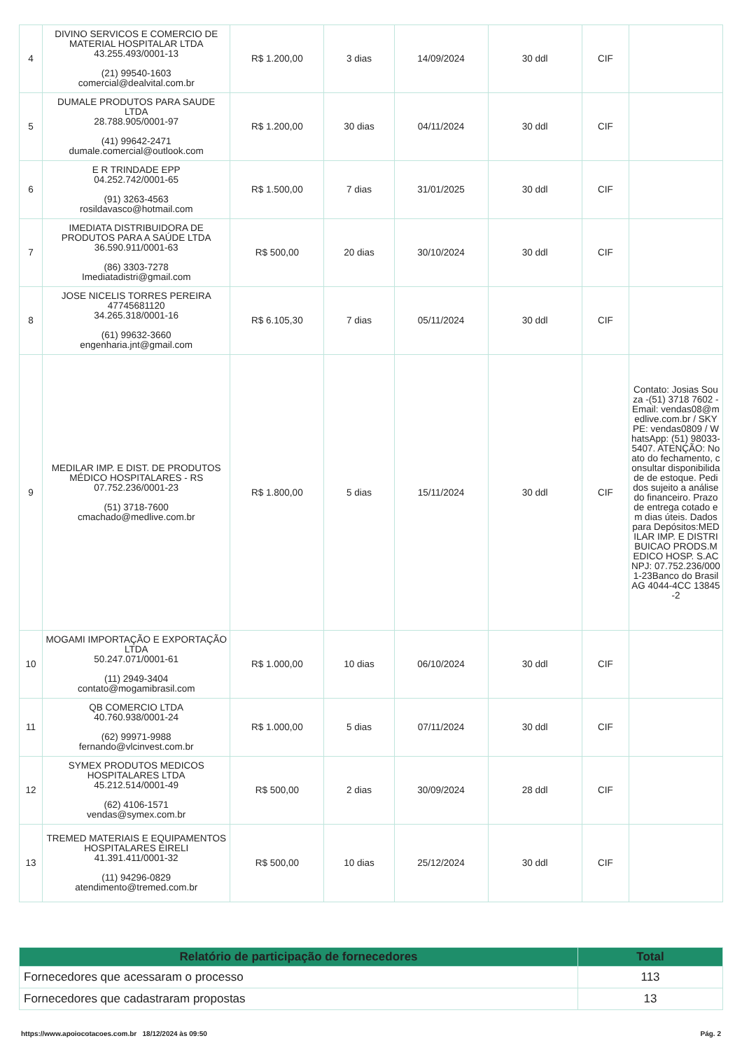| 4 | DIVINO SERVICOS E COMERCIO DE MATERIAL HOSPITALAR LTDA 43.255.493/0001-13 (21) 99540-1603 comercial@dealvital.com.br | R$ 1.200,00 | 3 dias | 14/09/2024 | 30 ddl | CIF | |
| 5 | DUMALE PRODUTOS PARA SAUDE LTDA 28.788.905/0001-97 (41) 99642-2471 dumale.comercial@outlook.com | R$ 1.200,00 | 30 dias | 04/11/2024 | 30 ddl | CIF | |
| 6 | E R TRINDADE EPP 04.252.742/0001-65 (91) 3263-4563 rosildavasco@hotmail.com | R$ 1.500,00 | 7 dias | 31/01/2025 | 30 ddl | CIF | |
| 7 | IMEDIATA DISTRIBUIDORA DE PRODUTOS PARA A SAÚDE LTDA 36.590.911/0001-63 (86) 3303-7278 Imediatadistri@gmail.com | R$ 500,00 | 20 dias | 30/10/2024 | 30 ddl | CIF | |
| 8 | JOSE NICELIS TORRES PEREIRA 47745681120 34.265.318/0001-16 (61) 99632-3660 engenharia.jnt@gmail.com | R$ 6.105,30 | 7 dias | 05/11/2024 | 30 ddl | CIF | |
| 9 | MEDILAR IMP. E DIST. DE PRODUTOS MÉDICO HOSPITALARES - RS 07.752.236/0001-23 (51) 3718-7600 cmachado@medlive.com.br | R$ 1.800,00 | 5 dias | 15/11/2024 | 30 ddl | CIF | Contato: Josias Souza -(51) 3718 7602 - Email: vendas08@medlive.com.br / SKYPE: vendas0809 / WhatsApp: (51) 98033-5407. ATENÇÃO: No ato do fechamento, consultar disponibilidade de estoque. Pedidos sujeito a análise do financeiro. Prazo de entrega cotado em dias úteis. Dados para Depósitos:MEDILAR IMP. E DISTRIBUICAO PRODS.MEDICO HOSP. S.ACNPJ: 07.752.236/0001-23Banco do BrasilAG 4044-4CC 13845-2 |
| 10 | MOGAMI IMPORTAÇÃO E EXPORTAÇÃO LTDA 50.247.071/0001-61 (11) 2949-3404 contato@mogamibrasil.com | R$ 1.000,00 | 10 dias | 06/10/2024 | 30 ddl | CIF | |
| 11 | QB COMERCIO LTDA 40.760.938/0001-24 (62) 99971-9988 fernando@vlcinvest.com.br | R$ 1.000,00 | 5 dias | 07/11/2024 | 30 ddl | CIF | |
| 12 | SYMEX PRODUTOS MEDICOS HOSPITALARES LTDA 45.212.514/0001-49 (62) 4106-1571 vendas@symex.com.br | R$ 500,00 | 2 dias | 30/09/2024 | 28 ddl | CIF | |
| 13 | TREMED MATERIAIS E EQUIPAMENTOS HOSPITALARES EIRELI 41.391.411/0001-32 (11) 94296-0829 atendimento@tremed.com.br | R$ 500,00 | 10 dias | 25/12/2024 | 30 ddl | CIF | |
| Relatório de participação de fornecedores | Total |
| --- | --- |
| Fornecedores que acessaram o processo | 113 |
| Fornecedores que cadastraram propostas | 13 |
https://www.apoiocotacoes.com.br 18/12/2024 às 09:50 Pág. 2